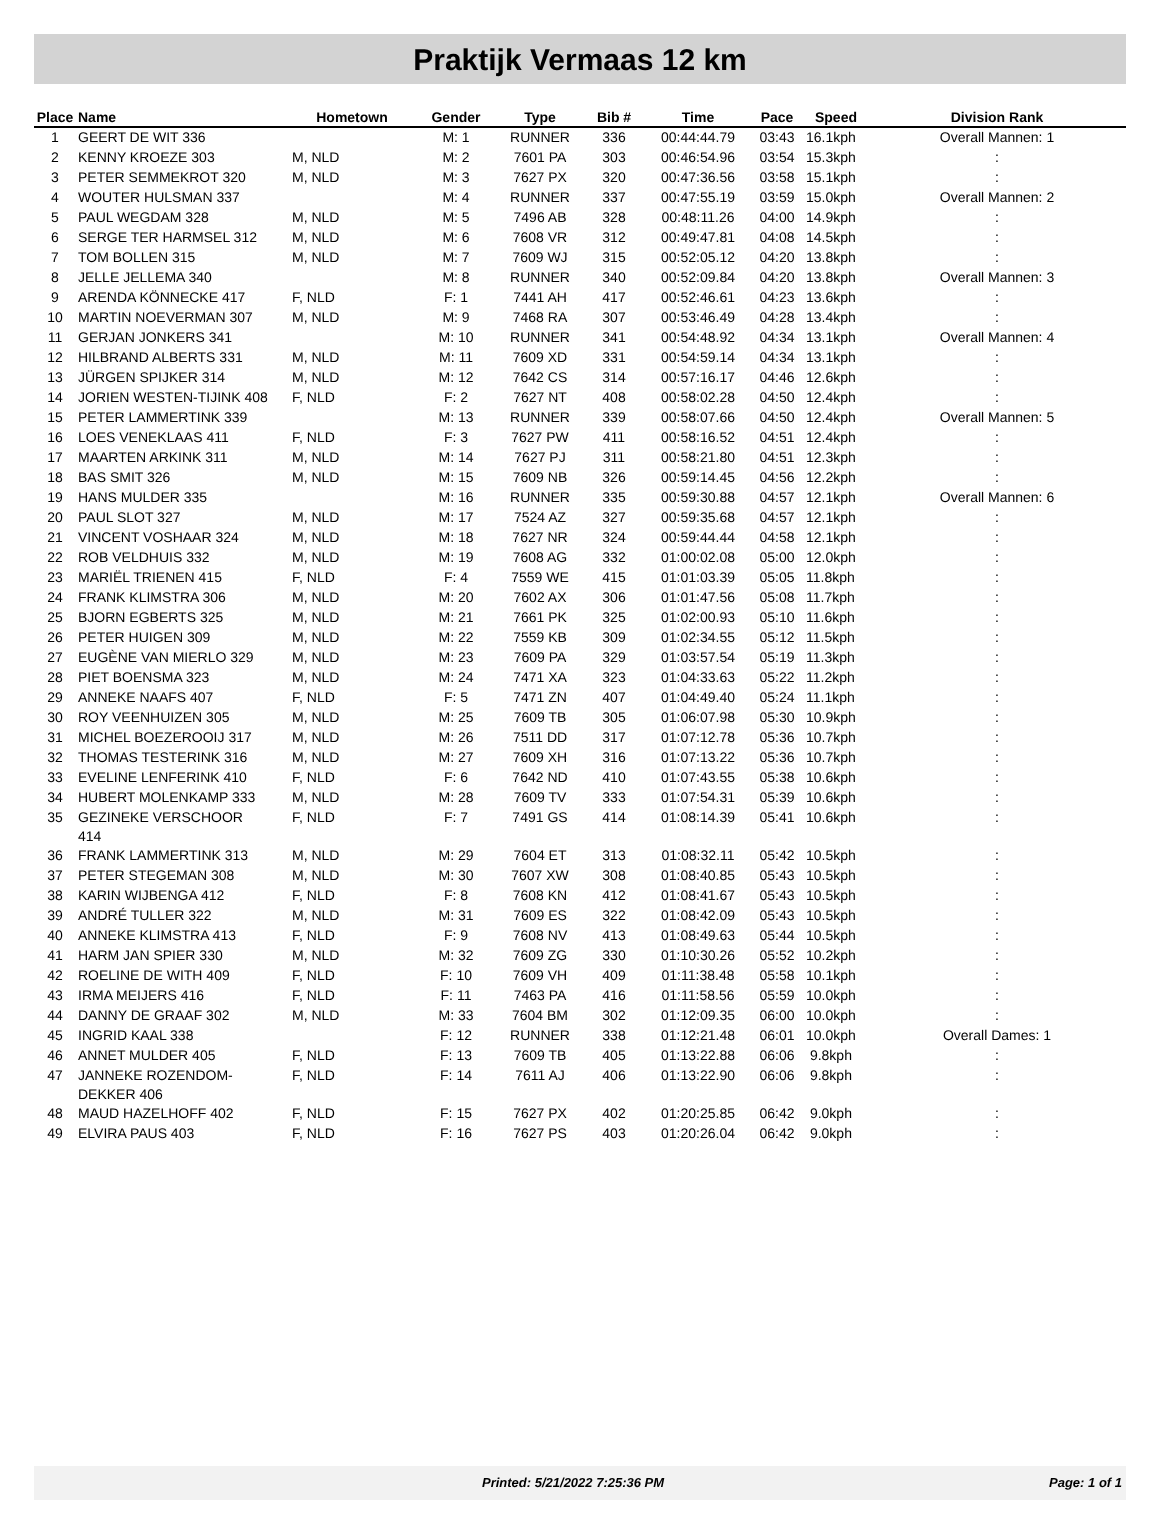Praktijk Vermaas 12 km
| Place | Name | Hometown | Gender | Type | Bib # | Time | Pace | Speed | Division Rank |
| --- | --- | --- | --- | --- | --- | --- | --- | --- | --- |
| 1 | GEERT DE WIT 336 | | M: 1 | RUNNER | 336 | 00:44:44.79 | 03:43 | 16.1kph | Overall Mannen: 1 |
| 2 | KENNY KROEZE 303 | M, NLD | M: 2 | 7601 PA | 303 | 00:46:54.96 | 03:54 | 15.3kph | : |
| 3 | PETER SEMMEKROT 320 | M, NLD | M: 3 | 7627 PX | 320 | 00:47:36.56 | 03:58 | 15.1kph | : |
| 4 | WOUTER HULSMAN 337 | | M: 4 | RUNNER | 337 | 00:47:55.19 | 03:59 | 15.0kph | Overall Mannen: 2 |
| 5 | PAUL WEGDAM 328 | M, NLD | M: 5 | 7496 AB | 328 | 00:48:11.26 | 04:00 | 14.9kph | : |
| 6 | SERGE TER HARMSEL 312 | M, NLD | M: 6 | 7608 VR | 312 | 00:49:47.81 | 04:08 | 14.5kph | : |
| 7 | TOM BOLLEN 315 | M, NLD | M: 7 | 7609 WJ | 315 | 00:52:05.12 | 04:20 | 13.8kph | : |
| 8 | JELLE JELLEMA 340 | | M: 8 | RUNNER | 340 | 00:52:09.84 | 04:20 | 13.8kph | Overall Mannen: 3 |
| 9 | ARENDA KÖNNECKE 417 | F, NLD | F: 1 | 7441 AH | 417 | 00:52:46.61 | 04:23 | 13.6kph | : |
| 10 | MARTIN NOEVERMAN 307 | M, NLD | M: 9 | 7468 RA | 307 | 00:53:46.49 | 04:28 | 13.4kph | : |
| 11 | GERJAN JONKERS 341 | | M: 10 | RUNNER | 341 | 00:54:48.92 | 04:34 | 13.1kph | Overall Mannen: 4 |
| 12 | HILBRAND ALBERTS 331 | M, NLD | M: 11 | 7609 XD | 331 | 00:54:59.14 | 04:34 | 13.1kph | : |
| 13 | JÜRGEN SPIJKER 314 | M, NLD | M: 12 | 7642 CS | 314 | 00:57:16.17 | 04:46 | 12.6kph | : |
| 14 | JORIEN WESTEN-TIJINK 408 | F, NLD | F: 2 | 7627 NT | 408 | 00:58:02.28 | 04:50 | 12.4kph | : |
| 15 | PETER LAMMERTINK 339 | | M: 13 | RUNNER | 339 | 00:58:07.66 | 04:50 | 12.4kph | Overall Mannen: 5 |
| 16 | LOES VENEKLAAS 411 | F, NLD | F: 3 | 7627 PW | 411 | 00:58:16.52 | 04:51 | 12.4kph | : |
| 17 | MAARTEN ARKINK 311 | M, NLD | M: 14 | 7627 PJ | 311 | 00:58:21.80 | 04:51 | 12.3kph | : |
| 18 | BAS SMIT 326 | M, NLD | M: 15 | 7609 NB | 326 | 00:59:14.45 | 04:56 | 12.2kph | : |
| 19 | HANS MULDER 335 | | M: 16 | RUNNER | 335 | 00:59:30.88 | 04:57 | 12.1kph | Overall Mannen: 6 |
| 20 | PAUL SLOT 327 | M, NLD | M: 17 | 7524 AZ | 327 | 00:59:35.68 | 04:57 | 12.1kph | : |
| 21 | VINCENT VOSHAAR 324 | M, NLD | M: 18 | 7627 NR | 324 | 00:59:44.44 | 04:58 | 12.1kph | : |
| 22 | ROB VELDHUIS 332 | M, NLD | M: 19 | 7608 AG | 332 | 01:00:02.08 | 05:00 | 12.0kph | : |
| 23 | MARIËL TRIENEN 415 | F, NLD | F: 4 | 7559 WE | 415 | 01:01:03.39 | 05:05 | 11.8kph | : |
| 24 | FRANK KLIMSTRA 306 | M, NLD | M: 20 | 7602 AX | 306 | 01:01:47.56 | 05:08 | 11.7kph | : |
| 25 | BJORN EGBERTS 325 | M, NLD | M: 21 | 7661 PK | 325 | 01:02:00.93 | 05:10 | 11.6kph | : |
| 26 | PETER HUIGEN 309 | M, NLD | M: 22 | 7559 KB | 309 | 01:02:34.55 | 05:12 | 11.5kph | : |
| 27 | EUGÈNE VAN MIERLO 329 | M, NLD | M: 23 | 7609 PA | 329 | 01:03:57.54 | 05:19 | 11.3kph | : |
| 28 | PIET BOENSMA 323 | M, NLD | M: 24 | 7471 XA | 323 | 01:04:33.63 | 05:22 | 11.2kph | : |
| 29 | ANNEKE NAAFS 407 | F, NLD | F: 5 | 7471 ZN | 407 | 01:04:49.40 | 05:24 | 11.1kph | : |
| 30 | ROY VEENHUIZEN 305 | M, NLD | M: 25 | 7609 TB | 305 | 01:06:07.98 | 05:30 | 10.9kph | : |
| 31 | MICHEL BOEZEROOIJ 317 | M, NLD | M: 26 | 7511 DD | 317 | 01:07:12.78 | 05:36 | 10.7kph | : |
| 32 | THOMAS TESTERINK 316 | M, NLD | M: 27 | 7609 XH | 316 | 01:07:13.22 | 05:36 | 10.7kph | : |
| 33 | EVELINE LENFERINK 410 | F, NLD | F: 6 | 7642 ND | 410 | 01:07:43.55 | 05:38 | 10.6kph | : |
| 34 | HUBERT MOLENKAMP 333 | M, NLD | M: 28 | 7609 TV | 333 | 01:07:54.31 | 05:39 | 10.6kph | : |
| 35 | GEZINEKE VERSCHOOR 414 | F, NLD | F: 7 | 7491 GS | 414 | 01:08:14.39 | 05:41 | 10.6kph | : |
| 36 | FRANK LAMMERTINK 313 | M, NLD | M: 29 | 7604 ET | 313 | 01:08:32.11 | 05:42 | 10.5kph | : |
| 37 | PETER STEGEMAN 308 | M, NLD | M: 30 | 7607 XW | 308 | 01:08:40.85 | 05:43 | 10.5kph | : |
| 38 | KARIN WIJBENGA 412 | F, NLD | F: 8 | 7608 KN | 412 | 01:08:41.67 | 05:43 | 10.5kph | : |
| 39 | ANDRÉ TULLER 322 | M, NLD | M: 31 | 7609 ES | 322 | 01:08:42.09 | 05:43 | 10.5kph | : |
| 40 | ANNEKE KLIMSTRA 413 | F, NLD | F: 9 | 7608 NV | 413 | 01:08:49.63 | 05:44 | 10.5kph | : |
| 41 | HARM JAN SPIER 330 | M, NLD | M: 32 | 7609 ZG | 330 | 01:10:30.26 | 05:52 | 10.2kph | : |
| 42 | ROELINE DE WITH 409 | F, NLD | F: 10 | 7609 VH | 409 | 01:11:38.48 | 05:58 | 10.1kph | : |
| 43 | IRMA MEIJERS 416 | F, NLD | F: 11 | 7463 PA | 416 | 01:11:58.56 | 05:59 | 10.0kph | : |
| 44 | DANNY DE GRAAF 302 | M, NLD | M: 33 | 7604 BM | 302 | 01:12:09.35 | 06:00 | 10.0kph | : |
| 45 | INGRID KAAL 338 | | F: 12 | RUNNER | 338 | 01:12:21.48 | 06:01 | 10.0kph | Overall Dames: 1 |
| 46 | ANNET MULDER 405 | F, NLD | F: 13 | 7609 TB | 405 | 01:13:22.88 | 06:06 | 9.8kph | : |
| 47 | JANNEKE ROZENDOM- DEKKER 406 | F, NLD | F: 14 | 7611 AJ | 406 | 01:13:22.90 | 06:06 | 9.8kph | : |
| 48 | MAUD HAZELHOFF 402 | F, NLD | F: 15 | 7627 PX | 402 | 01:20:25.85 | 06:42 | 9.0kph | : |
| 49 | ELVIRA PAUS 403 | F, NLD | F: 16 | 7627 PS | 403 | 01:20:26.04 | 06:42 | 9.0kph | : |
Printed: 5/21/2022 7:25:36 PM Page: 1 of 1